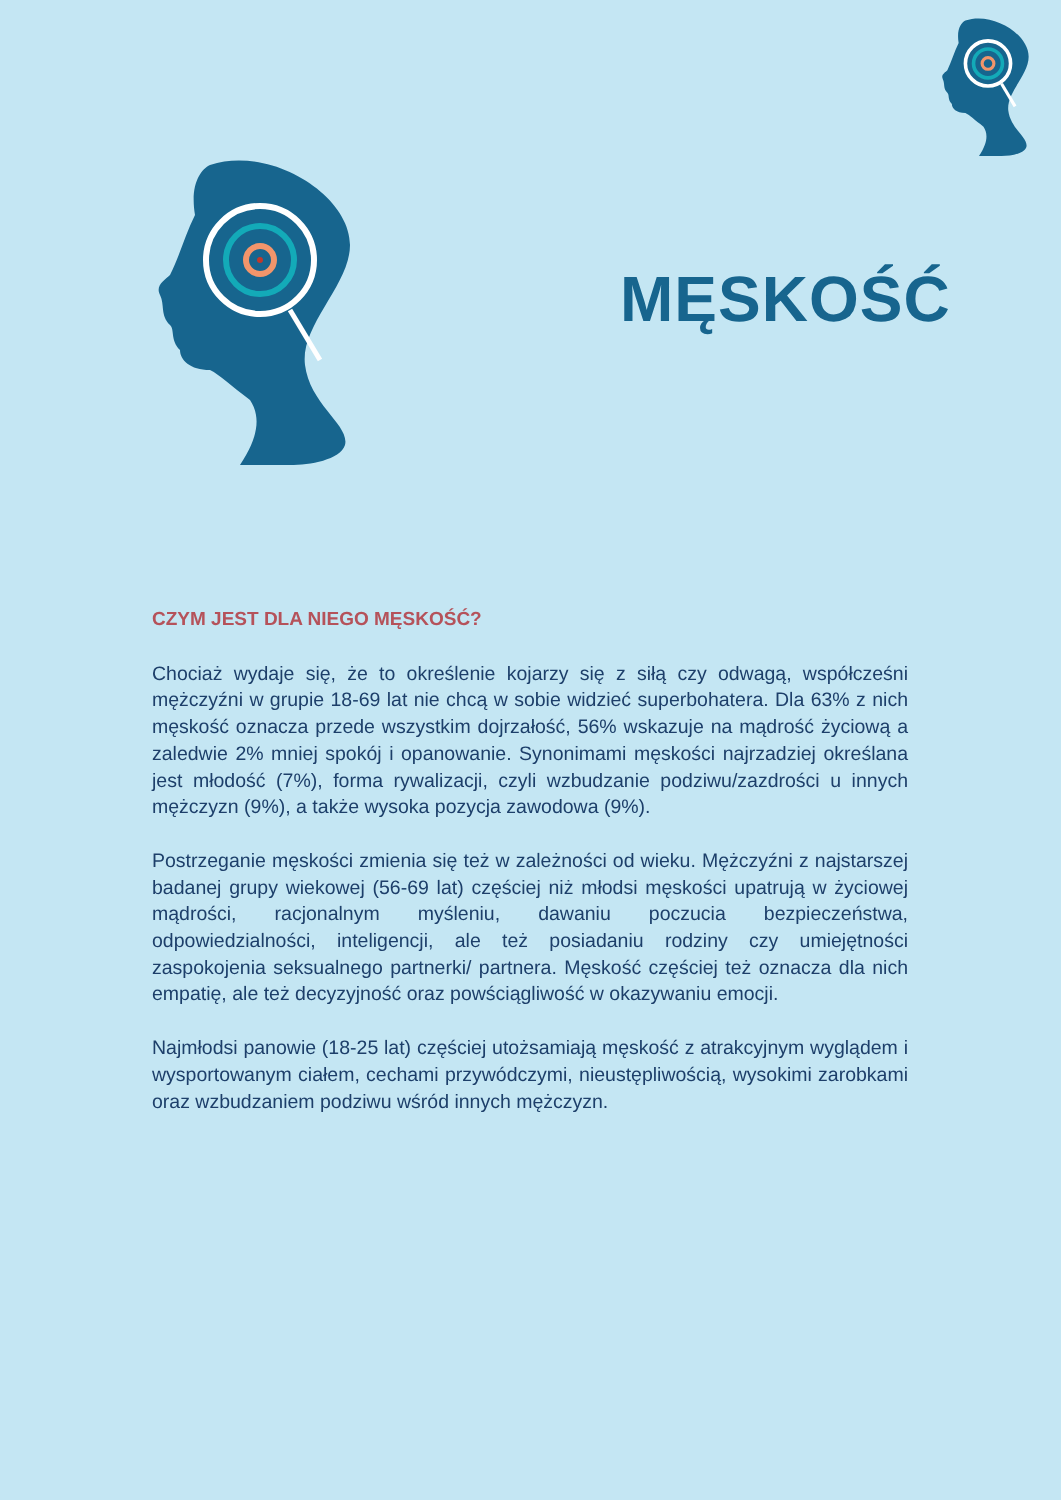MĘSKOŚĆ
CZYM JEST DLA NIEGO MĘSKOŚĆ?
Chociaż wydaje się, że to określenie kojarzy się z siłą czy odwagą, współcześni mężczyźni w grupie 18-69 lat nie chcą w sobie widzieć superbohatera. Dla 63% z nich męskość oznacza przede wszystkim dojrzałość, 56% wskazuje na mądrość życiową a zaledwie 2% mniej spokój i opanowanie. Synonimami męskości najrzadziej określana jest młodość (7%), forma rywalizacji, czyli wzbudzanie podziwu/zazdrości u innych mężczyzn (9%), a także wysoka pozycja zawodowa (9%).
Postrzeganie męskości zmienia się też w zależności od wieku. Mężczyźni z najstarszej badanej grupy wiekowej (56-69 lat) częściej niż młodsi męskości upatrują w życiowej mądrości, racjonalnym myśleniu, dawaniu poczucia bezpieczeństwa, odpowiedzialności, inteligencji, ale też posiadaniu rodziny czy umiejętności zaspokojenia seksualnego partnerki/ partnera. Męskość częściej też oznacza dla nich empatię, ale też decyzyjność oraz powściągliwość w okazywaniu emocji.
Najmłodsi panowie (18-25 lat) częściej utożsamiają męskość z atrakcyjnym wyglądem i wysportowanym ciałem, cechami przywódczymi, nieustępliwością, wysokimi zarobkami oraz wzbudzaniem podziwu wśród innych mężczyzn.